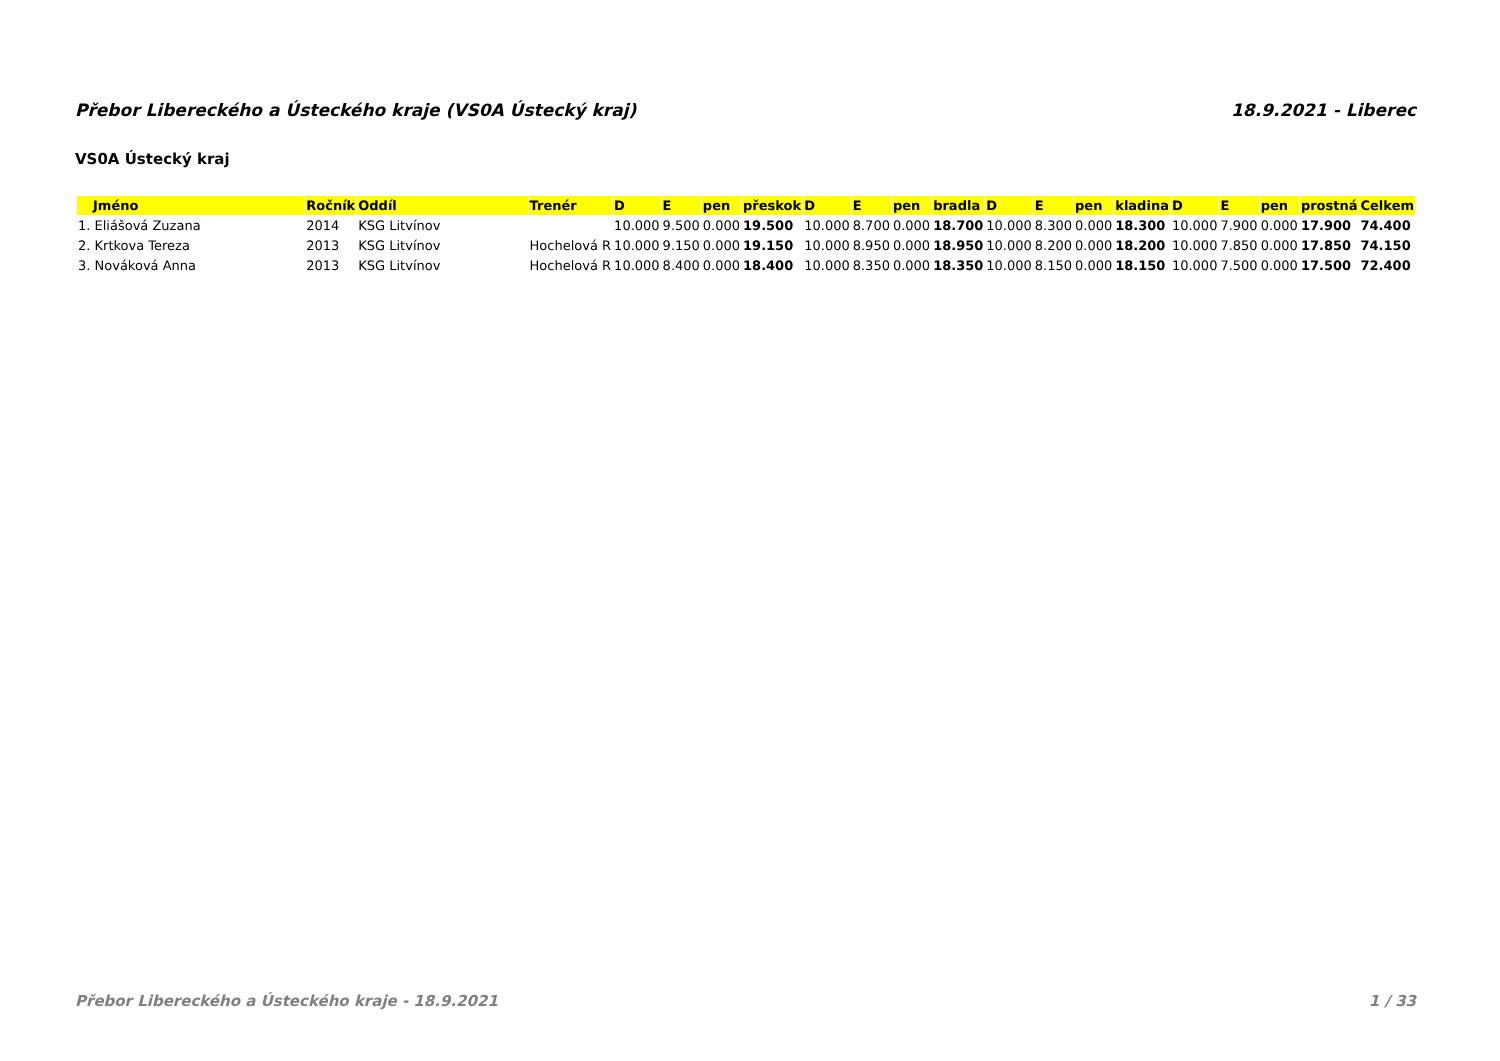Přebor Libereckého a Ústeckého kraje (VS0A Ústecký kraj) 18.9.2021 - Liberec
VS0A Ústecký kraj
| Jméno | Ročník | Oddíl | Trenér | D | E | pen | přeskok | D | E | pen | bradla | D | E | pen | kladina | D | E | pen | prostná | Celkem |
| --- | --- | --- | --- | --- | --- | --- | --- | --- | --- | --- | --- | --- | --- | --- | --- | --- | --- | --- | --- | --- |
| 1. Eliášová Zuzana | 2014 | KSG Litvínov | | 10.000 | 9.500 | 0.000 | 19.500 | 10.000 | 8.700 | 0.000 | 18.700 | 10.000 | 8.300 | 0.000 | 18.300 | 10.000 | 7.900 | 0.000 | 17.900 | 74.400 |
| 2. Krtkova Tereza | 2013 | KSG Litvínov | Hochelová R | 10.000 | 9.150 | 0.000 | 19.150 | 10.000 | 8.950 | 0.000 | 18.950 | 10.000 | 8.200 | 0.000 | 18.200 | 10.000 | 7.850 | 0.000 | 17.850 | 74.150 |
| 3. Nováková Anna | 2013 | KSG Litvínov | Hochelová R | 10.000 | 8.400 | 0.000 | 18.400 | 10.000 | 8.350 | 0.000 | 18.350 | 10.000 | 8.150 | 0.000 | 18.150 | 10.000 | 7.500 | 0.000 | 17.500 | 72.400 |
Přebor Libereckého a Ústeckého kraje - 18.9.2021 1 / 33